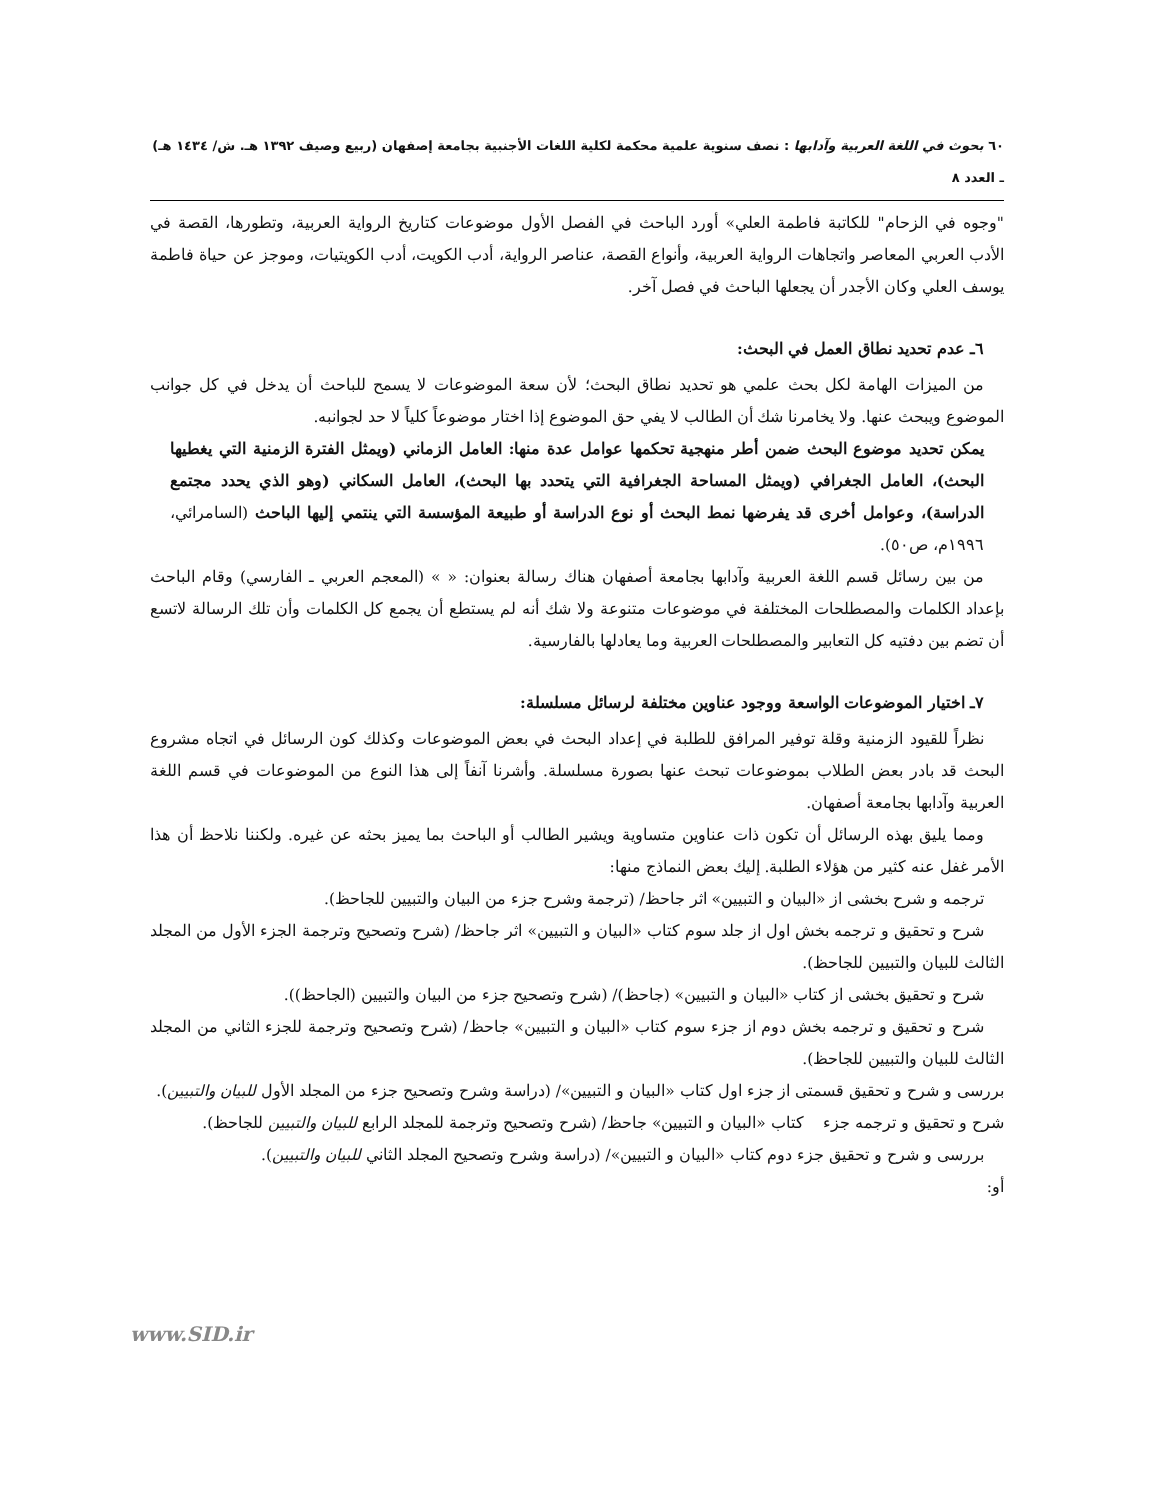٦٠ بحوث في اللغة العربية وآدابها : نصف سنوية علمية محكمة لكلية اللغات الأجنبية بجامعة إصفهان (ربيع وصيف ١٣٩٢ هـ. ش/ ١٤٣٤ هـ) ـ العدد ٨
"وجوه في الزحام" للكاتبة فاطمة العلي» أورد الباحث في الفصل الأول موضوعات كتاريخ الرواية العربية، وتطورها، القصة في الأدب العربي المعاصر واتجاهات الرواية العربية، وأنواع القصة، عناصر الرواية، أدب الكويت، أدب الكويتيات، وموجز عن حياة فاطمة يوسف العلي وكان الأجدر أن يجعلها الباحث في فصل آخر.
٦ـ عدم تحديد نطاق العمل في البحث:
من الميزات الهامة لكل بحث علمي هو تحديد نطاق البحث؛ لأن سعة الموضوعات لا يسمح للباحث أن يدخل في كل جوانب الموضوع ويبحث عنها. ولا يخامرنا شك أن الطالب لا يفي حق الموضوع إذا اختار موضوعاً كلياً لا حد لجوانبه.
يمكن تحديد موضوع البحث ضمن أطر منهجية تحكمها عوامل عدة منها: العامل الزماني (ويمثل الفترة الزمنية التي يغطيها البحث)، العامل الجغرافي (ويمثل المساحة الجغرافية التي يتحدد بها البحث)، العامل السكاني (وهو الذي يحدد مجتمع الدراسة)، وعوامل أخرى قد يفرضها نمط البحث أو نوع الدراسة أو طبيعة المؤسسة التي ينتمي إليها الباحث (السامرائي، ١٩٩٦م، ص٥٠).
من بين رسائل قسم اللغة العربية وآدابها بجامعة أصفهان هناك رسالة بعنوان: « » (المعجم العربي ـ الفارسي) وقام الباحث بإعداد الكلمات والمصطلحات المختلفة في موضوعات متنوعة ولا شك أنه لم يستطع أن يجمع كل الكلمات وأن تلك الرسالة لاتسع أن تضم بين دفتيه كل التعابير والمصطلحات العربية وما يعادلها بالفارسية.
٧ـ اختيار الموضوعات الواسعة ووجود عناوين مختلفة لرسائل مسلسلة:
نظراً للقيود الزمنية وقلة توفير المرافق للطلبة في إعداد البحث في بعض الموضوعات وكذلك كون الرسائل في اتجاه مشروع البحث قد بادر بعض الطلاب بموضوعات تبحث عنها بصورة مسلسلة. وأشرنا آنفاً إلى هذا النوع من الموضوعات في قسم اللغة العربية وآدابها بجامعة أصفهان.
ومما يليق بهذه الرسائل أن تكون ذات عناوين متساوية ويشير الطالب أو الباحث بما يميز بحثه عن غيره. ولكننا نلاحظ أن هذا الأمر غفل عنه كثير من هؤلاء الطلبة. إليك بعض النماذج منها:
ترجمه و شرح بخشى از «البيان و التبيين» اثر جاحظ/ (ترجمة وشرح جزء من البيان والتبيين للجاحظ).
شرح و تحقيق و ترجمه بخش اول از جلد سوم كتاب «البيان و التبيين» اثر جاحظ/ (شرح وتصحيح وترجمة الجزء الأول من المجلد الثالث للبيان والتبيين للجاحظ).
شرح و تحقيق بخشى از كتاب «البيان و التبيين» (جاحظ)/ (شرح وتصحيح جزء من البيان والتبيين (الجاحظ)).
شرح و تحقيق و ترجمه بخش دوم از جزء سوم كتاب «البيان و التبيين» جاحظ/ (شرح وتصحيح وترجمة للجزء الثاني من المجلد الثالث للبيان والتبيين للجاحظ).
بررسى و شرح و تحقيق قسمتى از جزء اول كتاب «البيان و التبيين»/ (دراسة وشرح وتصحيح جزء من المجلد الأول للبيان والتبيين).
شرح و تحقيق و ترجمه جزء كتاب «البيان و التبيين» جاحظ/ (شرح وتصحيح وترجمة للمجلد الرابع للبيان والتبيين للجاحظ).
بررسى و شرح و تحقيق جزء دوم كتاب «البيان و التبيين»/ (دراسة وشرح وتصحيح المجلد الثاني للبيان والتبيين).
أو:
www.SID.ir